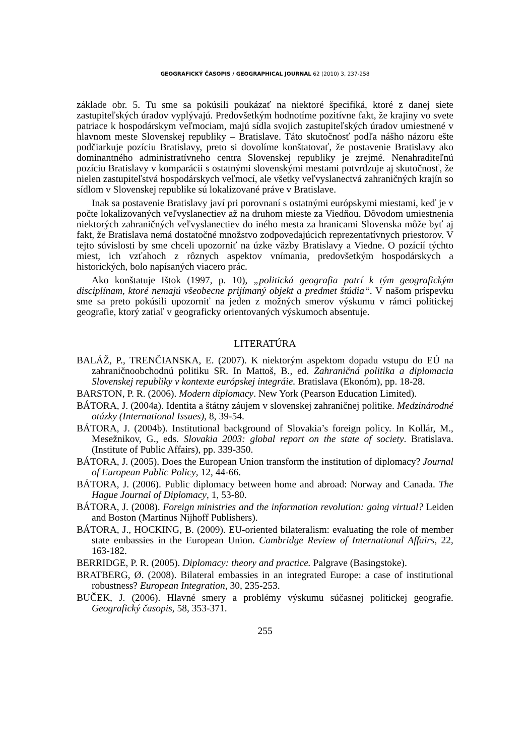GEOGRAFICKÝ ČASOPIS / GEOGRAPHICAL JOURNAL 62 (2010) 3, 237-258
základe obr. 5. Tu sme sa pokúsili poukázať na niektoré špecifiká, ktoré z danej siete zastupiteľských úradov vyplývajú. Predovšetkým hodnotíme pozitívne fakt, že krajiny vo svete patriace k hospodárskym veľmociam, majú sídla svojich zastupiteľských úradov umiestnené v hlavnom meste Slovenskej republiky – Bratislave. Táto skutočnosť podľa nášho názoru ešte podčiarkuje pozíciu Bratislavy, preto si dovolíme konštatovať, že postavenie Bratislavy ako dominantného administratívneho centra Slovenskej republiky je zrejmé. Nenahraditeľnú pozíciu Bratislavy v komparácii s ostatnými slovenskými mestami potvrdzuje aj skutočnosť, že nielen zastupiteľstvá hospodárskych veľmocí, ale všetky veľvyslanectvá zahraničných krajín so sídlom v Slovenskej republike sú lokalizované práve v Bratislave.
Inak sa postavenie Bratislavy javí pri porovnaní s ostatnými európskymi miestami, keď je v počte lokalizovaných veľvyslanectiev až na druhom mieste za Viedňou. Dôvodom umiestnenia niektorých zahraničných veľvyslanectiev do iného mesta za hranicami Slovenska môže byť aj fakt, že Bratislava nemá dostatočné množstvo zodpovedajúcich reprezentatívnych priestorov. V tejto súvislosti by sme chceli upozorniť na úzke väzby Bratislavy a Viedne. O pozícií týchto miest, ich vzťahoch z rôznych aspektov vnímania, predovšetkým hospodárskych a historických, bolo napísaných viacero prác.
Ako konštatuje Ištok (1997, p. 10), „politická geografia patrí k tým geografickým disciplínam, ktoré nemajú všeobecne prijímaný objekt a predmet štúdia“. V našom príspevku sme sa preto pokúsili upozorniť na jeden z možných smerov výskumu v rámci politickej geografie, ktorý zatiaľ v geograficky orientovaných výskumoch absentuje.
LITERATÚRA
BALÁŽ, P., TRENČIANSKA, E. (2007). K niektorým aspektom dopadu vstupu do EÚ na zahraničnoobchodnú politiku SR. In Mattoš, B., ed. Zahraničná politika a diplomacia Slovenskej republiky v kontexte európskej integráie. Bratislava (Ekonóm), pp. 18-28.
BARSTON, P. R. (2006). Modern diplomacy. New York (Pearson Education Limited).
BÁTORA, J. (2004a). Identita a štátny záujem v slovenskej zahraničnej politike. Medzinárodné otázky (International Issues), 8, 39-54.
BÁTORA, J. (2004b). Institutional background of Slovakia’s foreign policy. In Kollár, M., Mesežnikov, G., eds. Slovakia 2003: global report on the state of society. Bratislava. (Institute of Public Affairs), pp. 339-350.
BÁTORA, J. (2005). Does the European Union transform the institution of diplomacy? Journal of European Public Policy, 12, 44-66.
BÁTORA, J. (2006). Public diplomacy between home and abroad: Norway and Canada. The Hague Journal of Diplomacy, 1, 53-80.
BÁTORA, J. (2008). Foreign ministries and the information revolution: going virtual? Leiden and Boston (Martinus Nijhoff Publishers).
BÁTORA, J., HOCKING, B. (2009). EU-oriented bilateralism: evaluating the role of member state embassies in the European Union. Cambridge Review of International Affairs, 22, 163-182.
BERRIDGE, P. R. (2005). Diplomacy: theory and practice. Palgrave (Basingstoke).
BRATBERG, Ø. (2008). Bilateral embassies in an integrated Europe: a case of institutional robustness? European Integration, 30, 235-253.
BUČEK, J. (2006). Hlavné smery a problémy výskumu súčasnej politickej geografie. Geografický časopis, 58, 353-371.
255